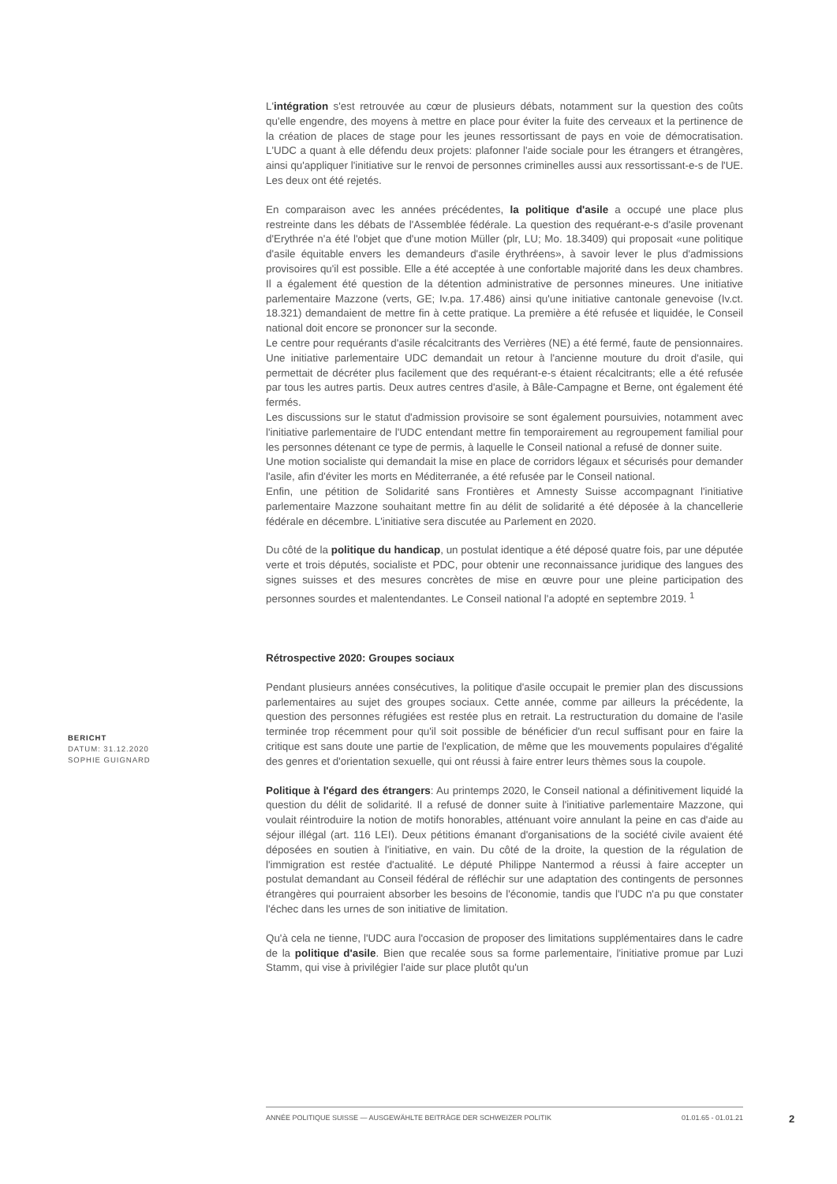L'intégration s'est retrouvée au cœur de plusieurs débats, notamment sur la question des coûts qu'elle engendre, des moyens à mettre en place pour éviter la fuite des cerveaux et la pertinence de la création de places de stage pour les jeunes ressortissant de pays en voie de démocratisation. L'UDC a quant à elle défendu deux projets: plafonner l'aide sociale pour les étrangers et étrangères, ainsi qu'appliquer l'initiative sur le renvoi de personnes criminelles aussi aux ressortissant-e-s de l'UE. Les deux ont été rejetés.
En comparaison avec les années précédentes, la politique d'asile a occupé une place plus restreinte dans les débats de l'Assemblée fédérale. La question des requérant-e-s d'asile provenant d'Erythrée n'a été l'objet que d'une motion Müller (plr, LU; Mo. 18.3409) qui proposait «une politique d'asile équitable envers les demandeurs d'asile érythréens», à savoir lever le plus d'admissions provisoires qu'il est possible. Elle a été acceptée à une confortable majorité dans les deux chambres. Il a également été question de la détention administrative de personnes mineures. Une initiative parlementaire Mazzone (verts, GE; Iv.pa. 17.486) ainsi qu'une initiative cantonale genevoise (Iv.ct. 18.321) demandaient de mettre fin à cette pratique. La première a été refusée et liquidée, le Conseil national doit encore se prononcer sur la seconde.
Le centre pour requérants d'asile récalcitrants des Verrières (NE) a été fermé, faute de pensionnaires. Une initiative parlementaire UDC demandait un retour à l'ancienne mouture du droit d'asile, qui permettait de décréter plus facilement que des requérant-e-s étaient récalcitrants; elle a été refusée par tous les autres partis. Deux autres centres d'asile, à Bâle-Campagne et Berne, ont également été fermés.
Les discussions sur le statut d'admission provisoire se sont également poursuivies, notamment avec l'initiative parlementaire de l'UDC entendant mettre fin temporairement au regroupement familial pour les personnes détenant ce type de permis, à laquelle le Conseil national a refusé de donner suite.
Une motion socialiste qui demandait la mise en place de corridors légaux et sécurisés pour demander l'asile, afin d'éviter les morts en Méditerranée, a été refusée par le Conseil national.
Enfin, une pétition de Solidarité sans Frontières et Amnesty Suisse accompagnant l'initiative parlementaire Mazzone souhaitant mettre fin au délit de solidarité a été déposée à la chancellerie fédérale en décembre. L'initiative sera discutée au Parlement en 2020.
Du côté de la politique du handicap, un postulat identique a été déposé quatre fois, par une députée verte et trois députés, socialiste et PDC, pour obtenir une reconnaissance juridique des langues des signes suisses et des mesures concrètes de mise en œuvre pour une pleine participation des personnes sourdes et malentendantes. Le Conseil national l'a adopté en septembre 2019. <sup>1</sup>
Rétrospective 2020: Groupes sociaux
Pendant plusieurs années consécutives, la politique d'asile occupait le premier plan des discussions parlementaires au sujet des groupes sociaux. Cette année, comme par ailleurs la précédente, la question des personnes réfugiées est restée plus en retrait. La restructuration du domaine de l'asile terminée trop récemment pour qu'il soit possible de bénéficier d'un recul suffisant pour en faire la critique est sans doute une partie de l'explication, de même que les mouvements populaires d'égalité des genres et d'orientation sexuelle, qui ont réussi à faire entrer leurs thèmes sous la coupole.
Politique à l'égard des étrangers: Au printemps 2020, le Conseil national a définitivement liquidé la question du délit de solidarité. Il a refusé de donner suite à l'initiative parlementaire Mazzone, qui voulait réintroduire la notion de motifs honorables, atténuant voire annulant la peine en cas d'aide au séjour illégal (art. 116 LEI). Deux pétitions émanant d'organisations de la société civile avaient été déposées en soutien à l'initiative, en vain. Du côté de la droite, la question de la régulation de l'immigration est restée d'actualité. Le député Philippe Nantermod a réussi à faire accepter un postulat demandant au Conseil fédéral de réfléchir sur une adaptation des contingents de personnes étrangères qui pourraient absorber les besoins de l'économie, tandis que l'UDC n'a pu que constater l'échec dans les urnes de son initiative de limitation.
Qu'à cela ne tienne, l'UDC aura l'occasion de proposer des limitations supplémentaires dans le cadre de la politique d'asile. Bien que recalée sous sa forme parlementaire, l'initiative promue par Luzi Stamm, qui vise à privilégier l'aide sur place plutôt qu'un
BERICHT
DATUM: 31.12.2020
SOPHIE GUIGNARD
ANNÉE POLITIQUE SUISSE — AUSGEWÄHLTE BEITRÄGE DER SCHWEIZER POLITIK 01.01.65 - 01.01.21
2